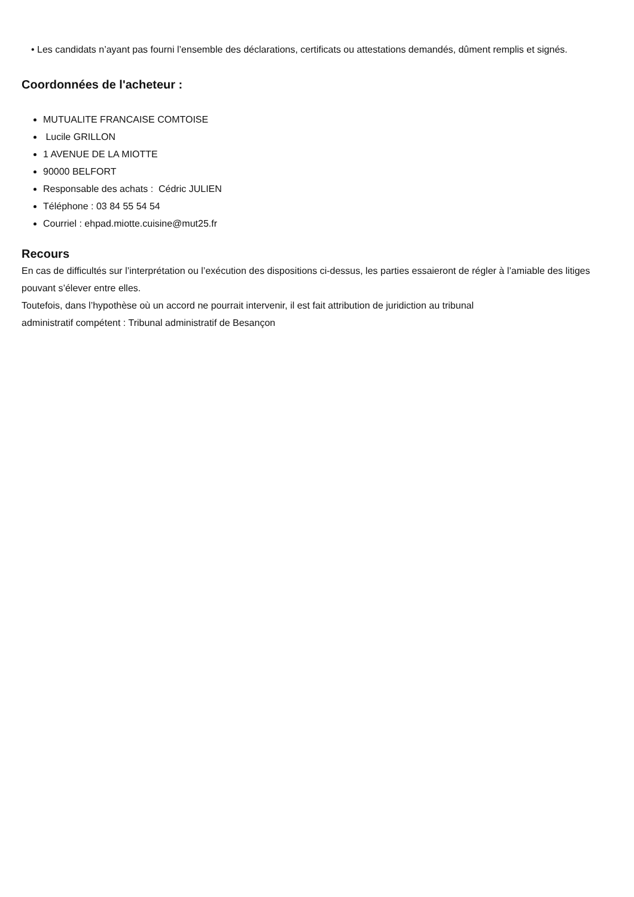• Les candidats n’ayant pas fourni l’ensemble des déclarations, certificats ou attestations demandés, dûment remplis et signés.
Coordonnées de l'acheteur :
MUTUALITE FRANCAISE COMTOISE
Lucile GRILLON
1 AVENUE DE LA MIOTTE
90000 BELFORT
Responsable des achats : Cédric JULIEN
Téléphone : 03 84 55 54 54
Courriel : ehpad.miotte.cuisine@mut25.fr
Recours
En cas de difficultés sur l’interprétation ou l’exécution des dispositions ci-dessus, les parties essaieront de régler à l’amiable des litiges pouvant s’élever entre elles.
Toutefois, dans l’hypothèse où un accord ne pourrait intervenir, il est fait attribution de juridiction au tribunal
administratif compétent : Tribunal administratif de Besançon